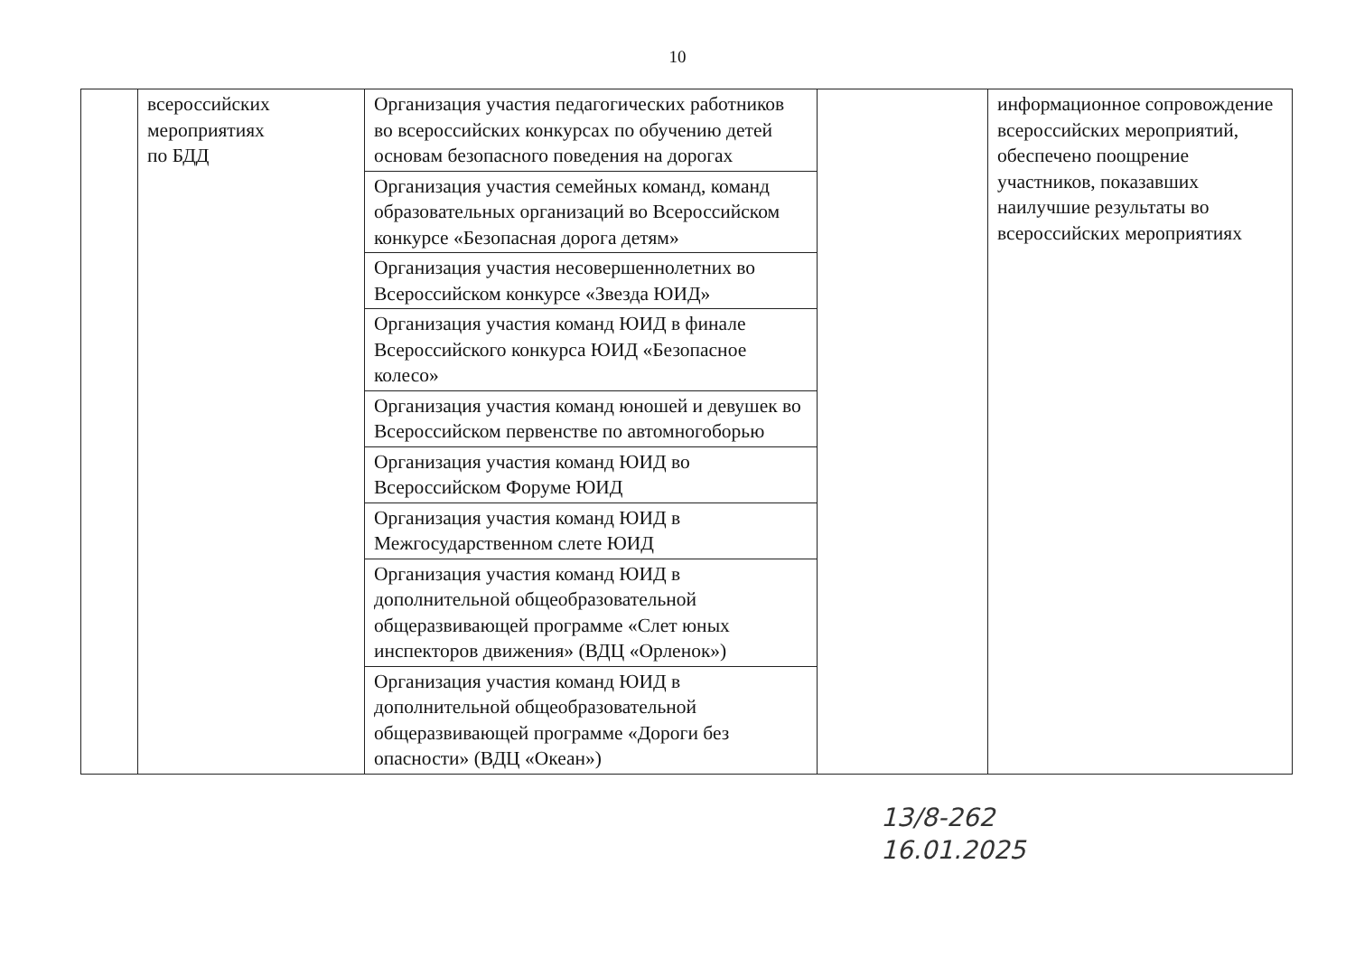10
| | всероссийских мероприятиях по БДД | Организация участия педагогических работников во всероссийских конкурсах по обучению детей основам безопасного поведения на дорогах | | информационное сопровождение всероссийских мероприятий, обеспечено поощрение участников, показавших наилучшие результаты во всероссийских мероприятиях |
| | | Организация участия семейных команд, команд образовательных организаций во Всероссийском конкурсе «Безопасная дорога детям» | | |
| | | Организация участия несовершеннолетних во Всероссийском конкурсе «Звезда ЮИД» | | |
| | | Организация участия команд ЮИД в финале Всероссийского конкурса ЮИД «Безопасное колесо» | | |
| | | Организация участия команд юношей и девушек во Всероссийском первенстве по автомногоборью | | |
| | | Организация участия команд ЮИД во Всероссийском Форуме ЮИД | | |
| | | Организация участия команд ЮИД в Межгосударственном слете ЮИД | | |
| | | Организация участия команд ЮИД в дополнительной общеобразовательной общеразвивающей программе «Слет юных инспекторов движения» (ВДЦ «Орленок») | | |
| | | Организация участия команд ЮИД в дополнительной общеобразовательной общеразвивающей программе «Дороги без опасности» (ВДЦ «Океан») | | |
13/8-262
16.01.2025